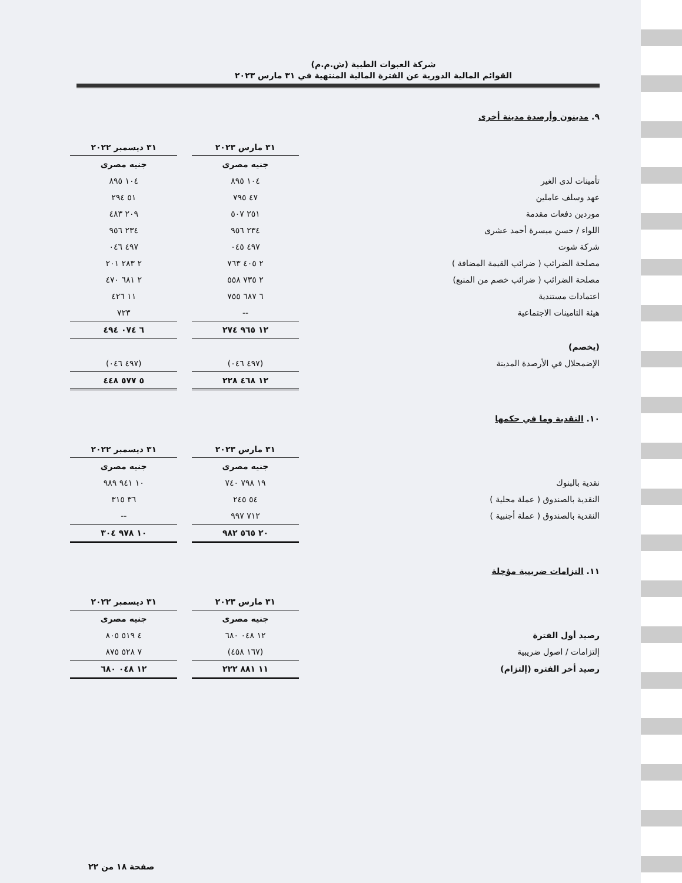شركة العبوات الطبية (ش.م.م)
القوائم المالية الدورية عن الفترة المالية المنتهية في ٣١ مارس ٢٠٢٣
٩. مدينون وأرصدة مدينة أخرى
| | ٣١ مارس ٢٠٢٣ | | ٣١ ديسمبر ٢٠٢٢ |
| | جنيه مصرى | | جنيه مصرى |
| تأمينات لدى الغير | ١٠٤ ٨٩٥ | | ١٠٤ ٨٩٥ |
| عهد وسلف عاملين | ٤٧ ٧٩٥ | | ٥١ ٢٩٤ |
| موردين دفعات مقدمة | ٢٥١ ٥٠٧ | | ٢٠٩ ٤٨٣ |
| اللواء / حسن ميسرة أحمد عشرى | ٢٣٤ ٩٥٦ | | ٢٣٤ ٩٥٦ |
| شركة شوت | ٤٩٧ ٠٤٥ | | ٤٩٧ ٠٤٦ |
| مصلحة الضرائب ( ضرائب القيمة المضافة ) | ٢ ٤٠٥ ٧٦٣ | | ٢ ٢٨٣ ٢٠١ |
| مصلحة الضرائب ( ضرائب خصم من المنبع) | ٢ ٧٣٥ ٥٥٨ | | ٢ ٦٨١ ٤٧٠ |
| اعتمادات مستندية | ٦ ٦٨٧ ٧٥٥ | | ١١ ٤٢٦ |
| هيئة التامينات الاجتماعية | -- | | ٧٢٣ |
| | ١٢ ٩٦٥ ٢٧٤ | | ٦ ٠٧٤ ٤٩٤ |
| (يخصم) | | | |
| الإضمحلال في الأرصدة المدينة | (٤٩٧ ٠٤٦) | | (٤٩٧ ٠٤٦) |
| | ١٢ ٤٦٨ ٢٢٨ | | ٥ ٥٧٧ ٤٤٨ |
١٠. النقدية وما في حكمها
| | ٣١ مارس ٢٠٢٣ | | ٣١ ديسمبر ٢٠٢٢ |
| | جنيه مصرى | | جنيه مصرى |
| نقدية بالبنوك | ١٩ ٧٩٨ ٧٤٠ | | ١٠ ٩٤١ ٩٨٩ |
| النقدية بالصندوق ( عملة محلية ) | ٥٤ ٢٤٥ | | ٣٦ ٣١٥ |
| النقدية بالصندوق ( عملة أجنبية ) | ٧١٢ ٩٩٧ | | -- |
| | ٢٠ ٥٦٥ ٩٨٢ | | ١٠ ٩٧٨ ٣٠٤ |
١١. التزامات ضريبية مؤجلة
| | ٣١ مارس ٢٠٢٣ | | ٣١ ديسمبر ٢٠٢٢ |
| | جنيه مصرى | | جنيه مصرى |
| رصيد أول الفترة | ١٢ ٠٤٨ ٦٨٠ | | ٤ ٥١٩ ٨٠٥ |
| إلتزامات / اصول ضريبية | (١٦٧ ٤٥٨) | | ٧ ٥٢٨ ٨٧٥ |
| رصيد أخر الفتره (إلتزام) | ١١ ٨٨١ ٢٢٢ | | ١٢ ٠٤٨ ٦٨٠ |
صفحة ١٨ من ٢٢